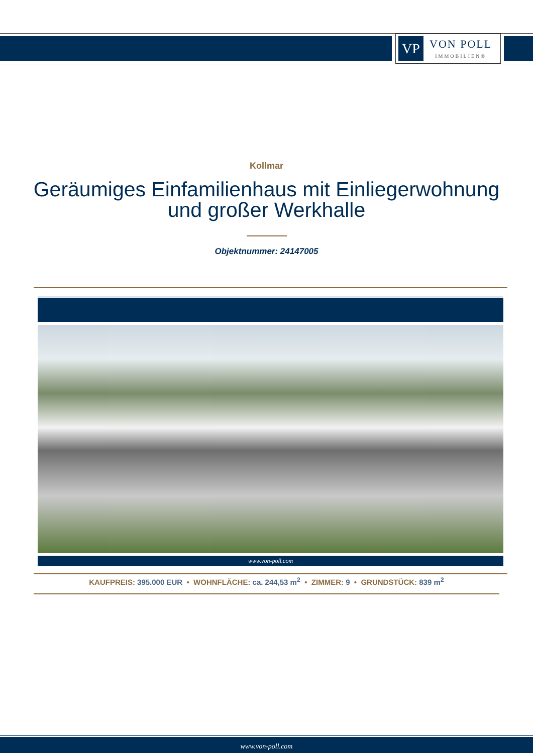VP
VON POLL
IMMOBILIEN®
Kollmar
Geräumiges Einfamilienhaus mit Einliegerwohnung und großer Werkhalle
Objektnummer: 24147005
www.von-poll.com
KAUFPREIS: 395.000 EUR • WOHNFLÄCHE: ca. 244,53 m<sup>2</sup> • ZIMMER: 9 • GRUNDSTÜCK: 839 m<sup>2</sup>
www.von-poll.com